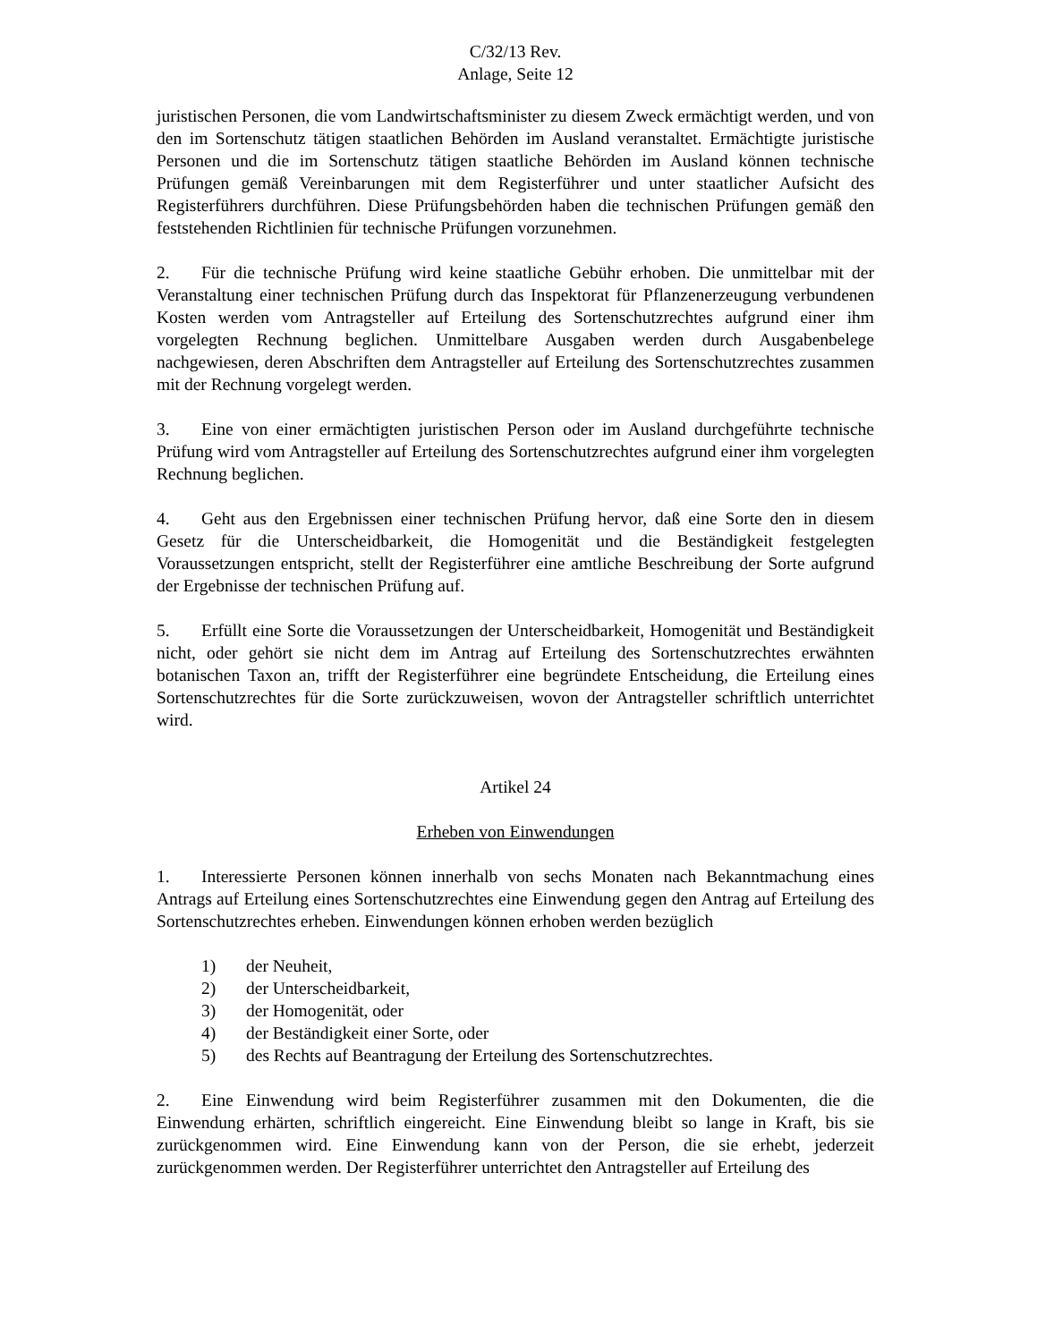C/32/13 Rev.
Anlage, Seite 12
juristischen Personen, die vom Landwirtschaftsminister zu diesem Zweck ermächtigt werden, und von den im Sortenschutz tätigen staatlichen Behörden im Ausland veranstaltet. Ermächtigte juristische Personen und die im Sortenschutz tätigen staatliche Behörden im Ausland können technische Prüfungen gemäß Vereinbarungen mit dem Registerführer und unter staatlicher Aufsicht des Registerführers durchführen. Diese Prüfungsbehörden haben die technischen Prüfungen gemäß den feststehenden Richtlinien für technische Prüfungen vorzunehmen.
2. Für die technische Prüfung wird keine staatliche Gebühr erhoben. Die unmittelbar mit der Veranstaltung einer technischen Prüfung durch das Inspektorat für Pflanzenerzeugung verbundenen Kosten werden vom Antragsteller auf Erteilung des Sortenschutzrechtes aufgrund einer ihm vorgelegten Rechnung beglichen. Unmittelbare Ausgaben werden durch Ausgabenbelege nachgewiesen, deren Abschriften dem Antragsteller auf Erteilung des Sortenschutzrechtes zusammen mit der Rechnung vorgelegt werden.
3. Eine von einer ermächtigten juristischen Person oder im Ausland durchgeführte technische Prüfung wird vom Antragsteller auf Erteilung des Sortenschutzrechtes aufgrund einer ihm vorgelegten Rechnung beglichen.
4. Geht aus den Ergebnissen einer technischen Prüfung hervor, daß eine Sorte den in diesem Gesetz für die Unterscheidbarkeit, die Homogenität und die Beständigkeit festgelegten Voraussetzungen entspricht, stellt der Registerführer eine amtliche Beschreibung der Sorte aufgrund der Ergebnisse der technischen Prüfung auf.
5. Erfüllt eine Sorte die Voraussetzungen der Unterscheidbarkeit, Homogenität und Beständigkeit nicht, oder gehört sie nicht dem im Antrag auf Erteilung des Sortenschutzrechtes erwähnten botanischen Taxon an, trifft der Registerführer eine begründete Entscheidung, die Erteilung eines Sortenschutzrechtes für die Sorte zurückzuweisen, wovon der Antragsteller schriftlich unterrichtet wird.
Artikel 24
Erheben von Einwendungen
1. Interessierte Personen können innerhalb von sechs Monaten nach Bekanntmachung eines Antrags auf Erteilung eines Sortenschutzrechtes eine Einwendung gegen den Antrag auf Erteilung des Sortenschutzrechtes erheben. Einwendungen können erhoben werden bezüglich
1) der Neuheit,
2) der Unterscheidbarkeit,
3) der Homogenität, oder
4) der Beständigkeit einer Sorte, oder
5) des Rechts auf Beantragung der Erteilung des Sortenschutzrechtes.
2. Eine Einwendung wird beim Registerführer zusammen mit den Dokumenten, die die Einwendung erhärten, schriftlich eingereicht. Eine Einwendung bleibt so lange in Kraft, bis sie zurückgenommen wird. Eine Einwendung kann von der Person, die sie erhebt, jederzeit zurückgenommen werden. Der Registerführer unterrichtet den Antragsteller auf Erteilung des